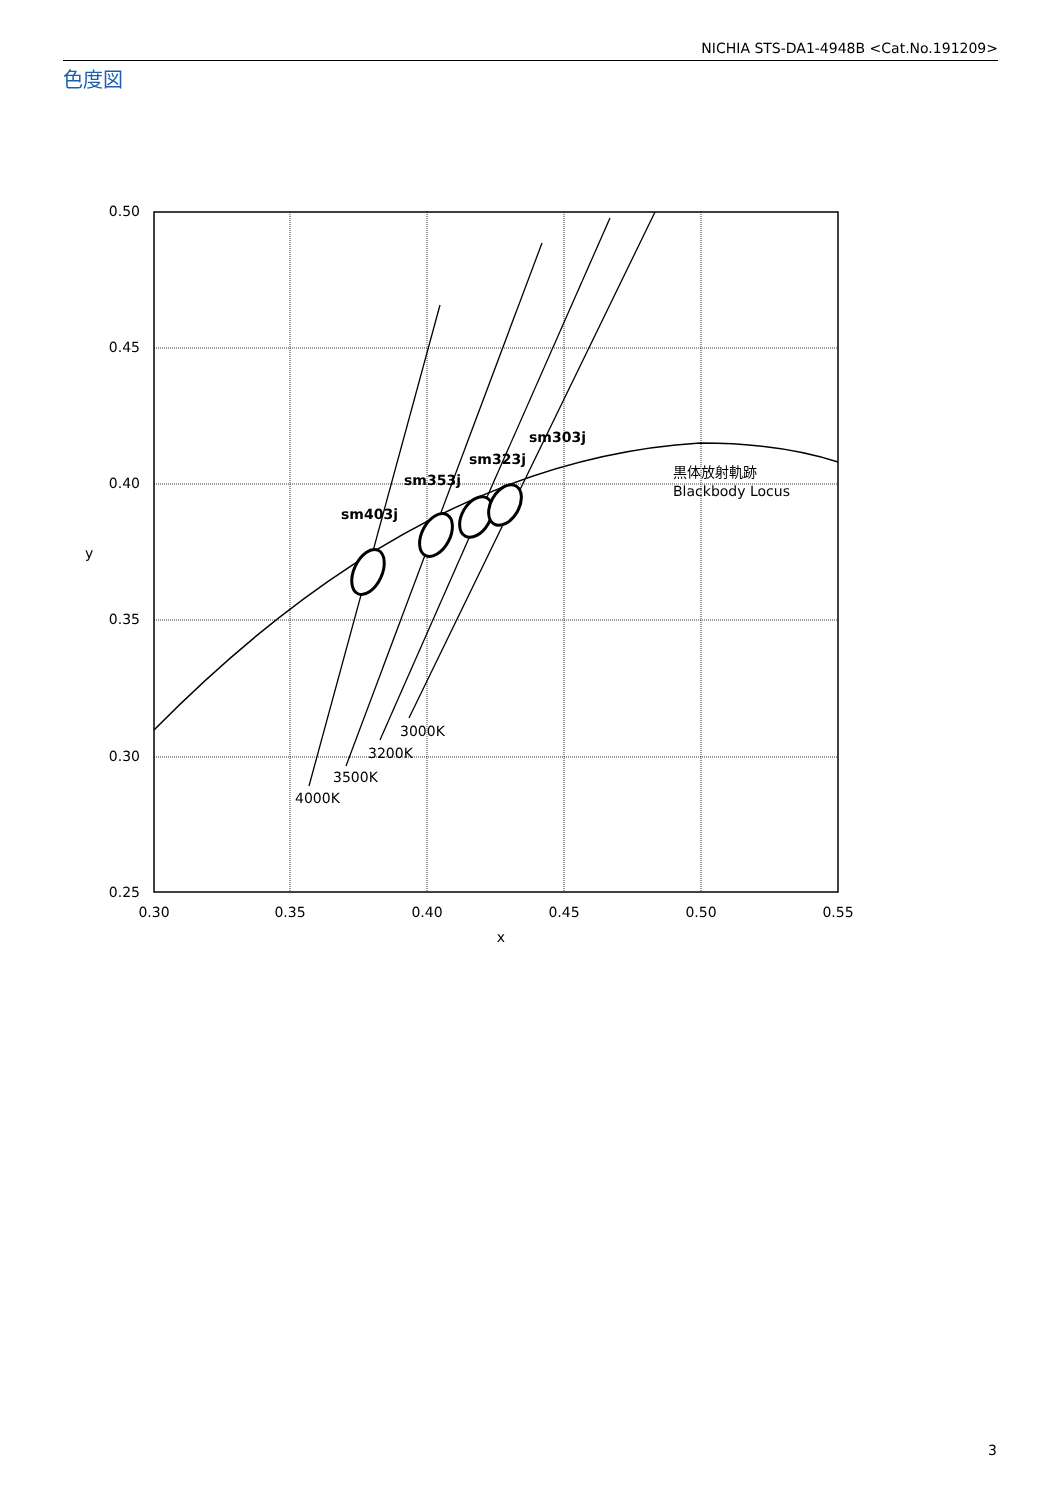NICHIA STS-DA1-4948B <Cat.No.191209>
色度図
0.50
0.45
0.40
0.35
0.30
0.25
0.30
0.35
0.40
0.45
0.50
0.55
x
y
sm403j
sm353j
sm323j
sm303j
4000K
3500K
3200K
3000K
黒体放射軌跡
Blackbody Locus
3